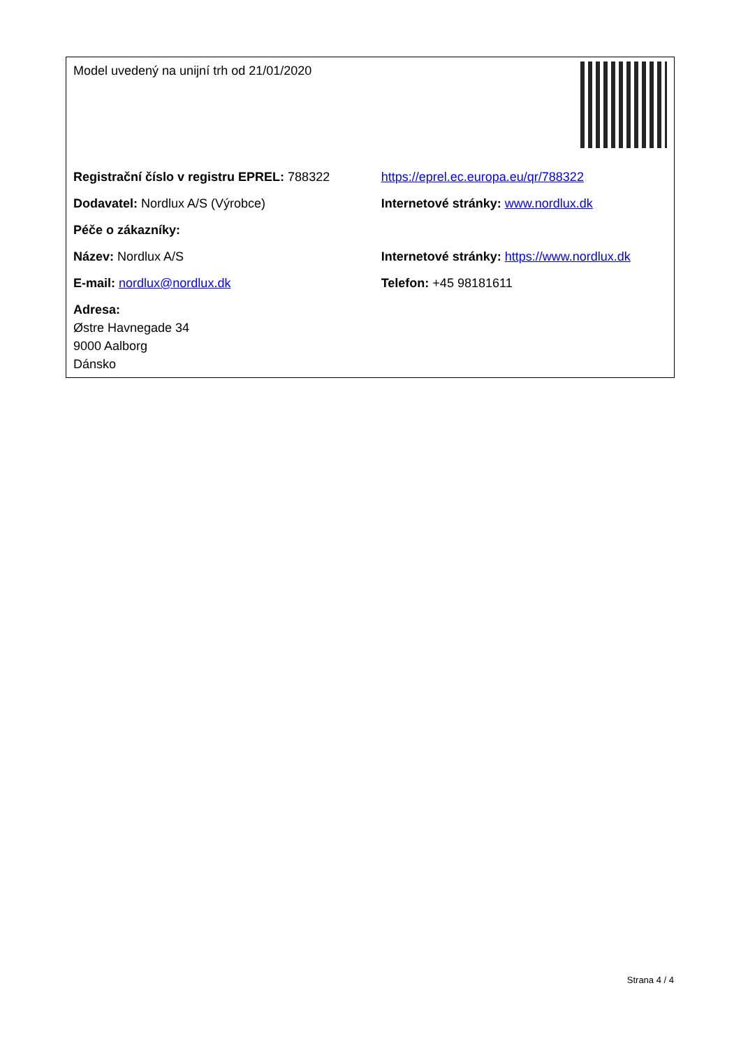| Model uvedený na unijní trh od 21/01/2020 | |
| Registrační číslo v registru EPREL: 788322 | https://eprel.ec.europa.eu/qr/788322 |
| Dodavatel: Nordlux A/S (Výrobce) | Internetové stránky: www.nordlux.dk |
| Péče o zákazníky: | |
| Název: Nordlux A/S | Internetové stránky: https://www.nordlux.dk |
| E-mail: nordlux@nordlux.dk | Telefon: +45 98181611 |
| Adresa: Østre Havnegade 34 9000 Aalborg Dánsko | |
Strana 4 / 4